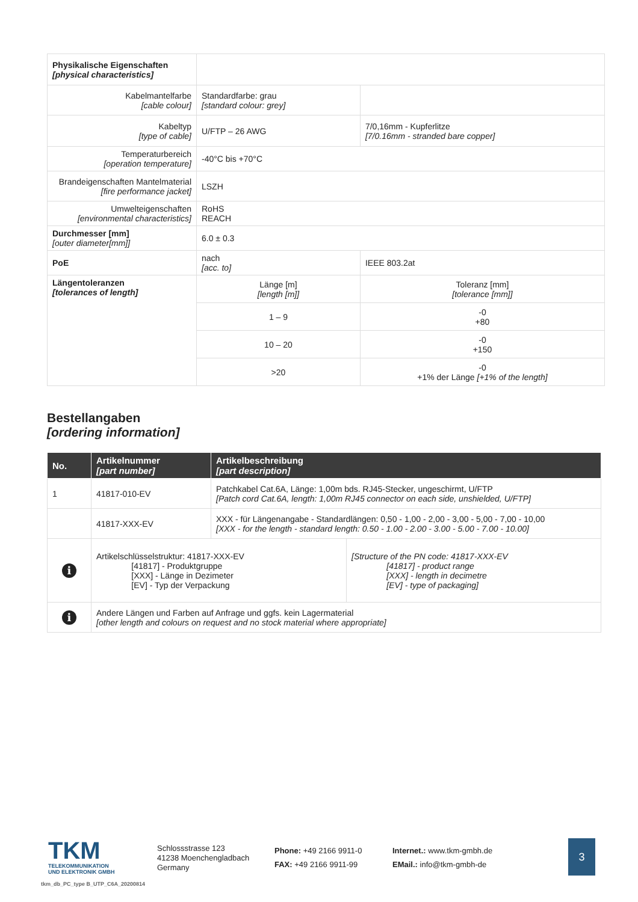| Physikalische Eigenschaften [physical characteristics] | | |
| Kabelmantelfarbe [cable colour] | Standardfarbe: grau [standard colour: grey] | |
| Kabeltyp [type of cable] | U/FTP – 26 AWG | 7/0,16mm - Kupferlitze [7/0.16mm - stranded bare copper] |
| Temperaturbereich [operation temperature] | -40°C bis +70°C | |
| Brandeigenschaften Mantelmaterial [fire performance jacket] | LSZH | |
| Umwelteigenschaften [environmental characteristics] | RoHS REACH | |
| Durchmesser [mm] [outer diameter[mm]] | 6.0 ± 0.3 | |
| PoE | nach [acc. to] | IEEE 803.2at |
| Längentoleranzen [tolerances of length] | Länge [m] [length [m]] | Toleranz [mm] [tolerance [mm]] |
| | 1 – 9 | -0 +80 |
| | 10 – 20 | -0 +150 |
| | >20 | -0 +1% der Länge [+1% of the length] |
Bestellangaben
[ordering information]
| No. | Artikelnummer [part number] | Artikelbeschreibung [part description] | |
| --- | --- | --- | --- |
| 1 | 41817-010-EV | Patchkabel Cat.6A, Länge: 1,00m bds. RJ45-Stecker, ungeschirmt, U/FTP [Patch cord Cat.6A, length: 1,00m RJ45 connector on each side, unshielded, U/FTP] | |
| | 41817-XXX-EV | XXX - für Längenangabe - Standardlängen: 0,50 - 1,00 - 2,00 - 3,00 - 5,00 - 7,00 - 10,00 [XXX - for the length - standard length: 0.50 - 1.00 - 2.00 - 3.00 - 5.00 - 7.00 - 10.00] | |
| i | Artikelschlüsselstruktur: 41817-XXX-EV [41817] - Produktgruppe [XXX] - Länge in Dezimeter [EV] - Typ der Verpackung | | [Structure of the PN code: 41817-XXX-EV [41817] - product range [XXX] - length in decimetre [EV] - type of packaging] |
| i | Andere Längen und Farben auf Anfrage und ggfs. kein Lagermaterial [other length and colours on request and no stock material where appropriate] | | |
TKM
TELEKOMMUNIKATION
UND ELEKTRONIK GMBH
tkm_db_PC_type B_UTP_C6A_20200814
Schlossstrasse 123
41238 Moenchengladbach
Germany
Phone: +49 2166 9911-0
FAX: +49 2166 9911-99
Internet.: www.tkm-gmbh.de
EMail.: info@tkm-gmbh-de
3